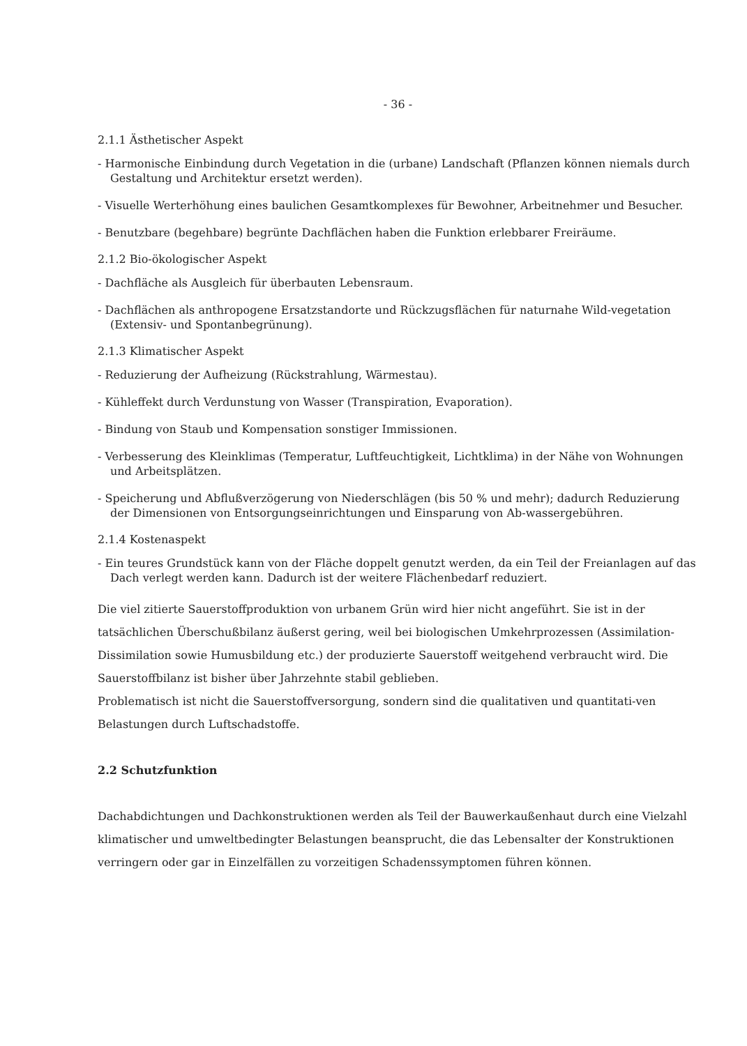- 36 -
2.1.1 Ästhetischer Aspekt
- Harmonische Einbindung durch Vegetation in die (urbane) Landschaft (Pflanzen können niemals durch Gestaltung und Architektur ersetzt werden).
- Visuelle Werterhöhung eines baulichen Gesamtkomplexes für Bewohner, Arbeitnehmer und Besucher.
- Benutzbare (begehbare) begrünte Dachflächen haben die Funktion erlebbarer Freiräume.
2.1.2 Bio-ökologischer Aspekt
- Dachfläche als Ausgleich für überbauten Lebensraum.
- Dachflächen als anthropogene Ersatzstandorte und Rückzugsflächen für naturnahe Wild-vegetation (Extensiv- und Spontanbegrünung).
2.1.3 Klimatischer Aspekt
- Reduzierung der Aufheizung (Rückstrahlung, Wärmestau).
- Kühleffekt durch Verdunstung von Wasser (Transpiration, Evaporation).
- Bindung von Staub und Kompensation sonstiger Immissionen.
- Verbesserung des Kleinklimas (Temperatur, Luftfeuchtigkeit, Lichtklima) in der Nähe von Wohnungen und Arbeitsplätzen.
- Speicherung und Abflußverzögerung von Niederschlägen (bis 50 % und mehr); dadurch Reduzierung der Dimensionen von Entsorgungseinrichtungen und Einsparung von Ab-wassergebühren.
2.1.4 Kostenaspekt
- Ein teures Grundstück kann von der Fläche doppelt genutzt werden, da ein Teil der Freianlagen auf das Dach verlegt werden kann. Dadurch ist der weitere Flächenbedarf reduziert.
Die viel zitierte Sauerstoffproduktion von urbanem Grün wird hier nicht angeführt. Sie ist in der tatsächlichen Überschußbilanz äußerst gering, weil bei biologischen Umkehrprozessen (Assimilation-Dissimilation sowie Humusbildung etc.) der produzierte Sauerstoff weitgehend verbraucht wird. Die Sauerstoffbilanz ist bisher über Jahrzehnte stabil geblieben.
Problematisch ist nicht die Sauerstoffversorgung, sondern sind die qualitativen und quantitati-ven Belastungen durch Luftschadstoffe.
2.2 Schutzfunktion
Dachabdichtungen und Dachkonstruktionen werden als Teil der Bauwerkaußenhaut durch eine Vielzahl klimatischer und umweltbedingter Belastungen beansprucht, die das Lebensalter der Konstruktionen verringern oder gar in Einzelfällen zu vorzeitigen Schadenssymptomen führen können.